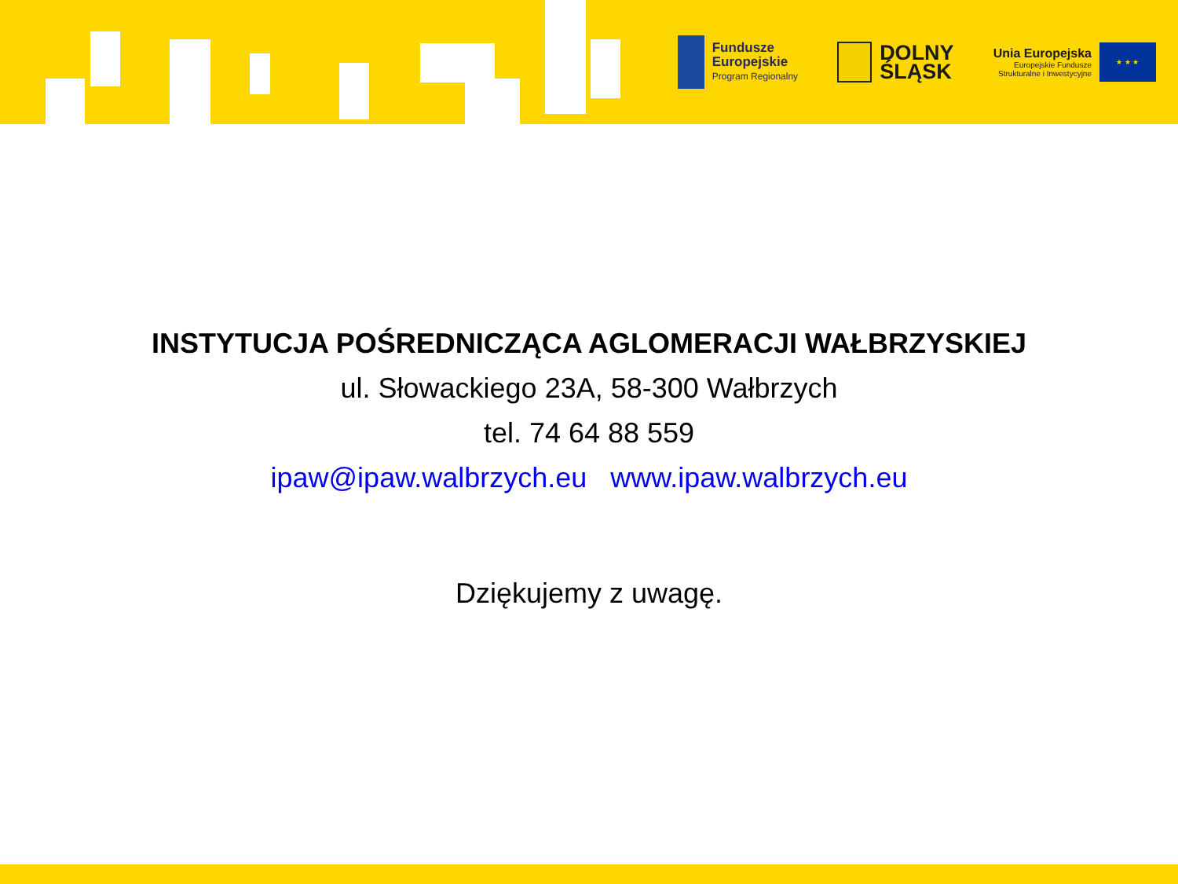Fundusze
Europejskie
Program Regionalny
DOLNY
ŚLĄSK
Unia Europejska
Europejskie Fundusze
Strukturalne i Inwestycyjne
★ ★ ★
INSTYTUCJA POŚREDNICZĄCA AGLOMERACJI WAŁBRZYSKIEJ
ul. Słowackiego 23A, 58-300 Wałbrzych
tel. 74 64 88 559
ipaw@ipaw.walbrzych.eu www.ipaw.walbrzych.eu
Dziękujemy z uwagę.